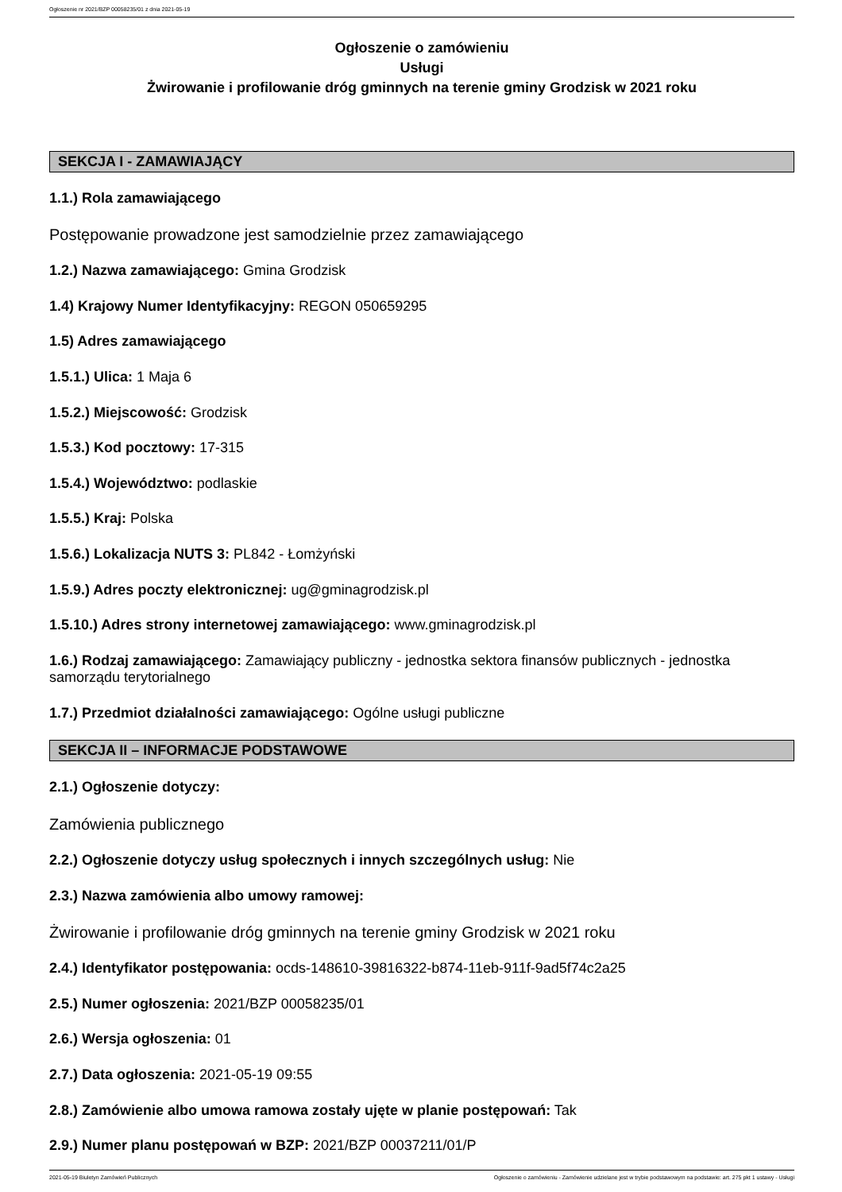Ogłoszenie nr 2021/BZP 00058235/01 z dnia 2021-05-19
Ogłoszenie o zamówieniu
Usługi
Żwirowanie i profilowanie dróg gminnych na terenie gminy Grodzisk w 2021 roku
SEKCJA I - ZAMAWIAJĄCY
1.1.) Rola zamawiającego
Postępowanie prowadzone jest samodzielnie przez zamawiającego
1.2.) Nazwa zamawiającego: Gmina Grodzisk
1.4) Krajowy Numer Identyfikacyjny: REGON 050659295
1.5) Adres zamawiającego
1.5.1.) Ulica: 1 Maja 6
1.5.2.) Miejscowość: Grodzisk
1.5.3.) Kod pocztowy: 17-315
1.5.4.) Województwo: podlaskie
1.5.5.) Kraj: Polska
1.5.6.) Lokalizacja NUTS 3: PL842 - Łomżyński
1.5.9.) Adres poczty elektronicznej: ug@gminagrodzisk.pl
1.5.10.) Adres strony internetowej zamawiającego: www.gminagrodzisk.pl
1.6.) Rodzaj zamawiającego: Zamawiający publiczny - jednostka sektora finansów publicznych - jednostka samorządu terytorialnego
1.7.) Przedmiot działalności zamawiającego: Ogólne usługi publiczne
SEKCJA II – INFORMACJE PODSTAWOWE
2.1.) Ogłoszenie dotyczy:
Zamówienia publicznego
2.2.) Ogłoszenie dotyczy usług społecznych i innych szczególnych usług: Nie
2.3.) Nazwa zamówienia albo umowy ramowej:
Żwirowanie i profilowanie dróg gminnych na terenie gminy Grodzisk w 2021 roku
2.4.) Identyfikator postępowania: ocds-148610-39816322-b874-11eb-911f-9ad5f74c2a25
2.5.) Numer ogłoszenia: 2021/BZP 00058235/01
2.6.) Wersja ogłoszenia: 01
2.7.) Data ogłoszenia: 2021-05-19 09:55
2.8.) Zamówienie albo umowa ramowa zostały ujęte w planie postępowań: Tak
2.9.) Numer planu postępowań w BZP: 2021/BZP 00037211/01/P
2021-05-19 Biuletyn Zamówień Publicznych Ogłoszenie o zamówieniu - Zamówienie udzielane jest w trybie podstawowym na podstawie: art. 275 pkt 1 ustawy - Usługi